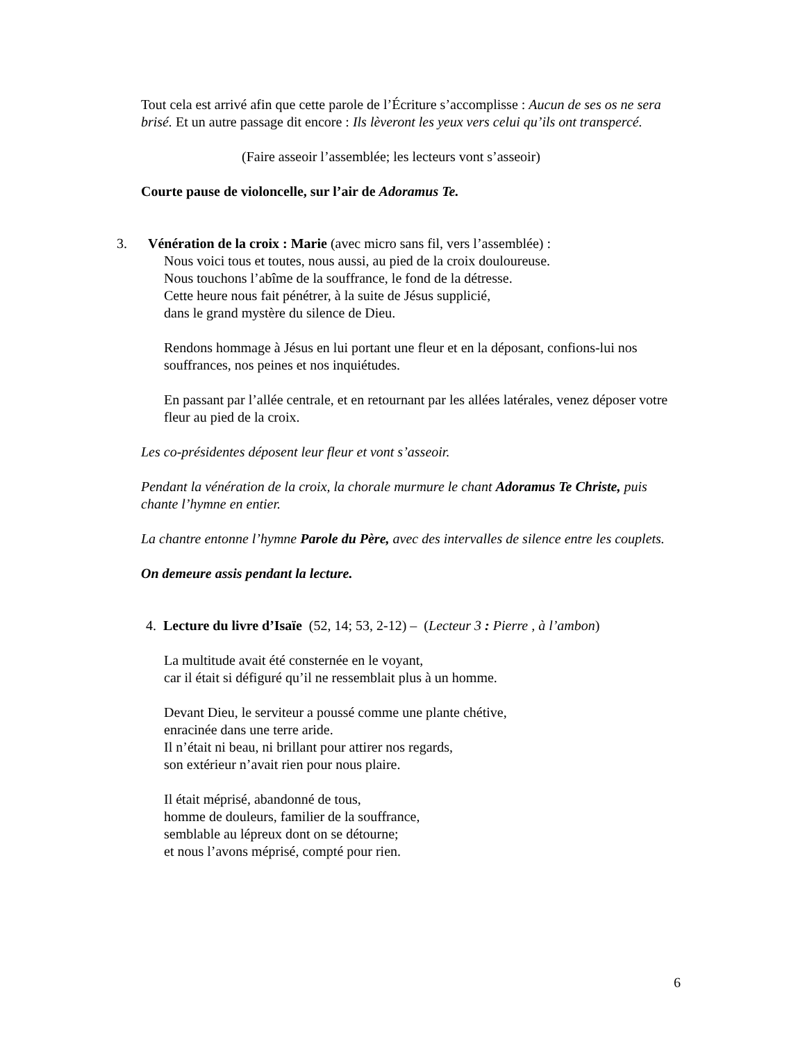Tout cela est arrivé afin que cette parole de l’Écriture s’accomplisse : Aucun de ses os ne sera brisé. Et un autre passage dit encore : Ils lèveront les yeux vers celui qu’ils ont transpercé.
(Faire asseoir l’assemblée; les lecteurs vont s’asseoir)
Courte pause de violoncelle, sur l’air de Adoramus Te.
3. Vénération de la croix : Marie (avec micro sans fil, vers l’assemblée) :
Nous voici tous et toutes, nous aussi, au pied de la croix douloureuse.
Nous touchons l’abîme de la souffrance, le fond de la détresse.
Cette heure nous fait pénétrer, à la suite de Jésus supplicié,
dans le grand mystère du silence de Dieu.
Rendons hommage à Jésus en lui portant une fleur et en la déposant, confions-lui nos souffrances, nos peines et nos inquiétudes.
En passant par l’allée centrale, et en retournant par les allées latérales, venez déposer votre fleur au pied de la croix.
Les co-présidentes déposent leur fleur et vont s’asseoir.
Pendant la vénération de la croix, la chorale murmure le chant Adoramus Te Christe, puis chante l’hymne en entier.
La chantre entonne l’hymne Parole du Père, avec des intervalles de silence entre les couplets.
On demeure assis pendant la lecture.
4. Lecture du livre d’Isaïe (52, 14; 53, 2-12) – (Lecteur 3 : Pierre , à l’ambon)
La multitude avait été consternée en le voyant,
car il était si défiguré qu’il ne ressemblait plus à un homme.
Devant Dieu, le serviteur a poussé comme une plante chétive,
enracinée dans une terre aride.
Il n’était ni beau, ni brillant pour attirer nos regards,
son extérieur n’avait rien pour nous plaire.
Il était méprisé, abandonné de tous,
homme de douleurs, familier de la souffrance,
semblable au lépreux dont on se détourne;
et nous l’avons méprisé, compté pour rien.
6